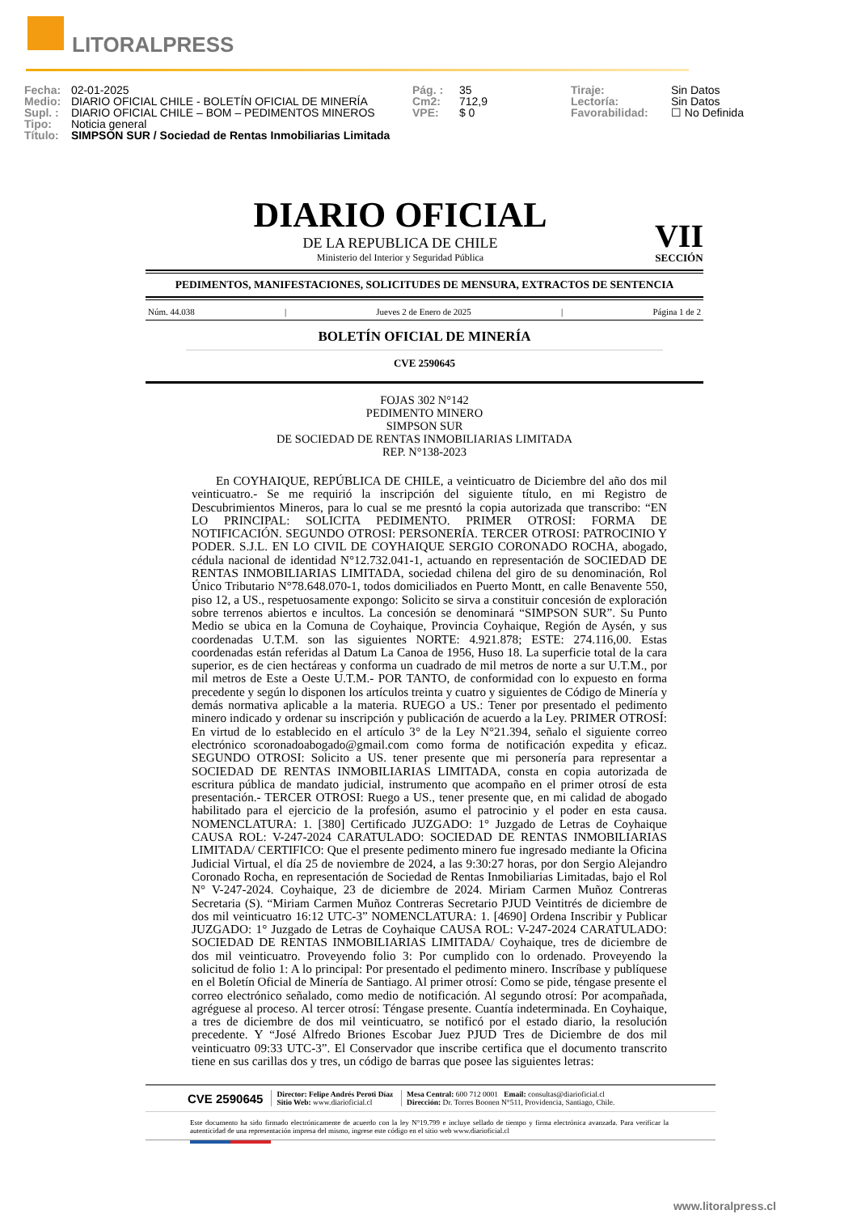LITORALPRESS
Fecha: 02-01-2025
Medio: DIARIO OFICIAL CHILE - BOLETÍN OFICIAL DE MINERÍA
Supl. : DIARIO OFICIAL CHILE – BOM – PEDIMENTOS MINEROS
Tipo: Noticia general
Título: SIMPSON SUR / Sociedad de Rentas Inmobiliarias Limitada
Pág. : 35
Cm2: 712,9
VPE: $ 0
Tiraje: Sin Datos
Lectoría: Sin Datos
Favorabilidad: ☐ No Definida
DIARIO OFICIAL
DE LA REPUBLICA DE CHILE
Ministerio del Interior y Seguridad Pública
VII
SECCIÓN
PEDIMENTOS, MANIFESTACIONES, SOLICITUDES DE MENSURA, EXTRACTOS DE SENTENCIA
Núm. 44.038 | Jueves 2 de Enero de 2025 | Página 1 de 2
BOLETÍN OFICIAL DE MINERÍA
CVE 2590645
FOJAS 302 N°142
PEDIMENTO MINERO
SIMPSON SUR
DE SOCIEDAD DE RENTAS INMOBILIARIAS LIMITADA
REP. N°138-2023
En COYHAIQUE, REPÚBLICA DE CHILE, a veinticuatro de Diciembre del año dos mil veinticuatro.- Se me requirió la inscripción del siguiente título, en mi Registro de Descubrimientos Mineros, para lo cual se me presntó la copia autorizada que transcribo: “EN LO PRINCIPAL: SOLICITA PEDIMENTO. PRIMER OTROSI: FORMA DE NOTIFICACIÓN. SEGUNDO OTROSI: PERSONERÍA. TERCER OTROSI: PATROCINIO Y PODER. S.J.L. EN LO CIVIL DE COYHAIQUE SERGIO CORONADO ROCHA, abogado, cédula nacional de identidad N°12.732.041-1, actuando en representación de SOCIEDAD DE RENTAS INMOBILIARIAS LIMITADA, sociedad chilena del giro de su denominación, Rol Único Tributario N°78.648.070-1, todos domiciliados en Puerto Montt, en calle Benavente 550, piso 12, a US., respetuosamente expongo: Solicito se sirva a constituir concesión de exploración sobre terrenos abiertos e incultos. La concesión se denominará “SIMPSON SUR”. Su Punto Medio se ubica en la Comuna de Coyhaique, Provincia Coyhaique, Región de Aysén, y sus coordenadas U.T.M. son las siguientes NORTE: 4.921.878; ESTE: 274.116,00. Estas coordenadas están referidas al Datum La Canoa de 1956, Huso 18. La superficie total de la cara superior, es de cien hectáreas y conforma un cuadrado de mil metros de norte a sur U.T.M., por mil metros de Este a Oeste U.T.M.- POR TANTO, de conformidad con lo expuesto en forma precedente y según lo disponen los artículos treinta y cuatro y siguientes de Código de Minería y demás normativa aplicable a la materia. RUEGO a US.: Tener por presentado el pedimento minero indicado y ordenar su inscripción y publicación de acuerdo a la Ley. PRIMER OTROSÍ: En virtud de lo establecido en el artículo 3° de la Ley N°21.394, señalo el siguiente correo electrónico scoronadoabogado@gmail.com como forma de notificación expedita y eficaz. SEGUNDO OTROSI: Solicito a US. tener presente que mi personería para representar a SOCIEDAD DE RENTAS INMOBILIARIAS LIMITADA, consta en copia autorizada de escritura pública de mandato judicial, instrumento que acompaño en el primer otrosí de esta presentación.- TERCER OTROSI: Ruego a US., tener presente que, en mi calidad de abogado habilitado para el ejercicio de la profesión, asumo el patrocinio y el poder en esta causa. NOMENCLATURA: 1. [380] Certificado JUZGADO: 1° Juzgado de Letras de Coyhaique CAUSA ROL: V-247-2024 CARATULADO: SOCIEDAD DE RENTAS INMOBILIARIAS LIMITADA/ CERTIFICO: Que el presente pedimento minero fue ingresado mediante la Oficina Judicial Virtual, el día 25 de noviembre de 2024, a las 9:30:27 horas, por don Sergio Alejandro Coronado Rocha, en representación de Sociedad de Rentas Inmobiliarias Limitadas, bajo el Rol N° V-247-2024. Coyhaique, 23 de diciembre de 2024. Miriam Carmen Muñoz Contreras Secretaria (S). “Miriam Carmen Muñoz Contreras Secretario PJUD Veintitrés de diciembre de dos mil veinticuatro 16:12 UTC-3” NOMENCLATURA: 1. [4690] Ordena Inscribir y Publicar JUZGADO: 1° Juzgado de Letras de Coyhaique CAUSA ROL: V-247-2024 CARATULADO: SOCIEDAD DE RENTAS INMOBILIARIAS LIMITADA/ Coyhaique, tres de diciembre de dos mil veinticuatro. Proveyendo folio 3: Por cumplido con lo ordenado. Proveyendo la solicitud de folio 1: A lo principal: Por presentado el pedimento minero. Inscríbase y publíquese en el Boletín Oficial de Minería de Santiago. Al primer otrosí: Como se pide, téngase presente el correo electrónico señalado, como medio de notificación. Al segundo otrosí: Por acompañada, agréguese al proceso. Al tercer otrosí: Téngase presente. Cuantía indeterminada. En Coyhaique, a tres de diciembre de dos mil veinticuatro, se notificó por el estado diario, la resolución precedente. Y “José Alfredo Briones Escobar Juez PJUD Tres de Diciembre de dos mil veinticuatro 09:33 UTC-3”. El Conservador que inscribe certifica que el documento transcrito tiene en sus carillas dos y tres, un código de barras que posee las siguientes letras:
CVE 2590645
Director: Felipe Andrés Peroti Díaz
Sitio Web: www.diarioficial.cl
Mesa Central: 600 712 0001 Email: consultas@diarioficial.cl
Dirección: Dr. Torres Boonen N°511, Providencia, Santiago, Chile.
Este documento ha sido firmado electrónicamente de acuerdo con la ley N°19.799 e incluye sellado de tiempo y firma electrónica avanzada. Para verificar la autenticidad de una representación impresa del mismo, ingrese este código en el sitio web www.diarioficial.cl
www.litoralpress.cl